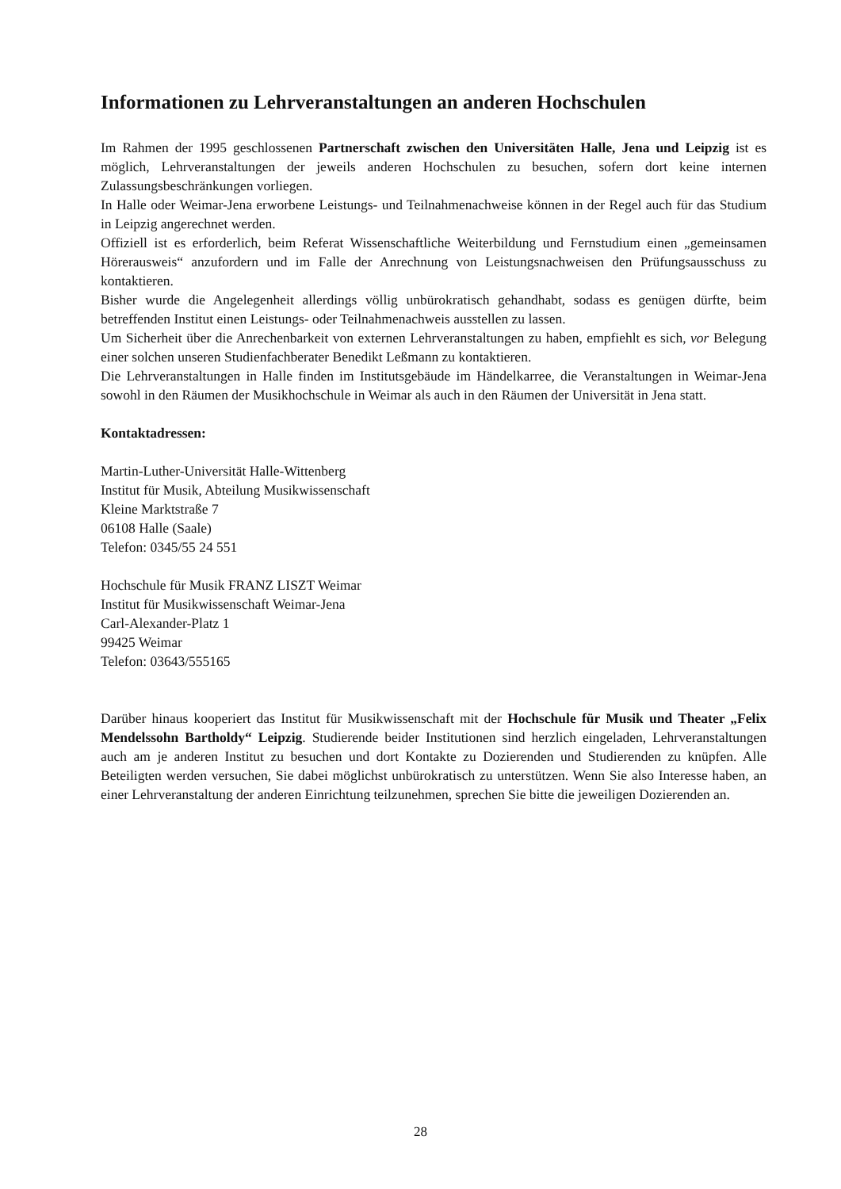Informationen zu Lehrveranstaltungen an anderen Hochschulen
Im Rahmen der 1995 geschlossenen Partnerschaft zwischen den Universitäten Halle, Jena und Leipzig ist es möglich, Lehrveranstaltungen der jeweils anderen Hochschulen zu besuchen, sofern dort keine internen Zulassungsbeschränkungen vorliegen.
In Halle oder Weimar-Jena erworbene Leistungs- und Teilnahmenachweise können in der Regel auch für das Studium in Leipzig angerechnet werden.
Offiziell ist es erforderlich, beim Referat Wissenschaftliche Weiterbildung und Fernstudium einen „gemeinsamen Hörerausweis“ anzufordern und im Falle der Anrechnung von Leistungsnachweisen den Prüfungsausschuss zu kontaktieren.
Bisher wurde die Angelegenheit allerdings völlig unbürokratisch gehandhabt, sodass es genügen dürfte, beim betreffenden Institut einen Leistungs- oder Teilnahmenachweis ausstellen zu lassen.
Um Sicherheit über die Anrechenbarkeit von externen Lehrveranstaltungen zu haben, empfiehlt es sich, vor Belegung einer solchen unseren Studienfachberater Benedikt Leßmann zu kontaktieren.
Die Lehrveranstaltungen in Halle finden im Institutsgebäude im Händelkarree, die Veranstaltungen in Weimar-Jena sowohl in den Räumen der Musikhochschule in Weimar als auch in den Räumen der Universität in Jena statt.
Kontaktadressen:
Martin-Luther-Universität Halle-Wittenberg
Institut für Musik, Abteilung Musikwissenschaft
Kleine Marktstraße 7
06108 Halle (Saale)
Telefon: 0345/55 24 551
Hochschule für Musik FRANZ LISZT Weimar
Institut für Musikwissenschaft Weimar-Jena
Carl-Alexander-Platz 1
99425 Weimar
Telefon: 03643/555165
Darüber hinaus kooperiert das Institut für Musikwissenschaft mit der Hochschule für Musik und Theater „Felix Mendelssohn Bartholdy“ Leipzig. Studierende beider Institutionen sind herzlich eingeladen, Lehrveranstaltungen auch am je anderen Institut zu besuchen und dort Kontakte zu Dozierenden und Studierenden zu knüpfen. Alle Beteiligten werden versuchen, Sie dabei möglichst unbürokratisch zu unterstützen. Wenn Sie also Interesse haben, an einer Lehrveranstaltung der anderen Einrichtung teilzunehmen, sprechen Sie bitte die jeweiligen Dozierenden an.
28